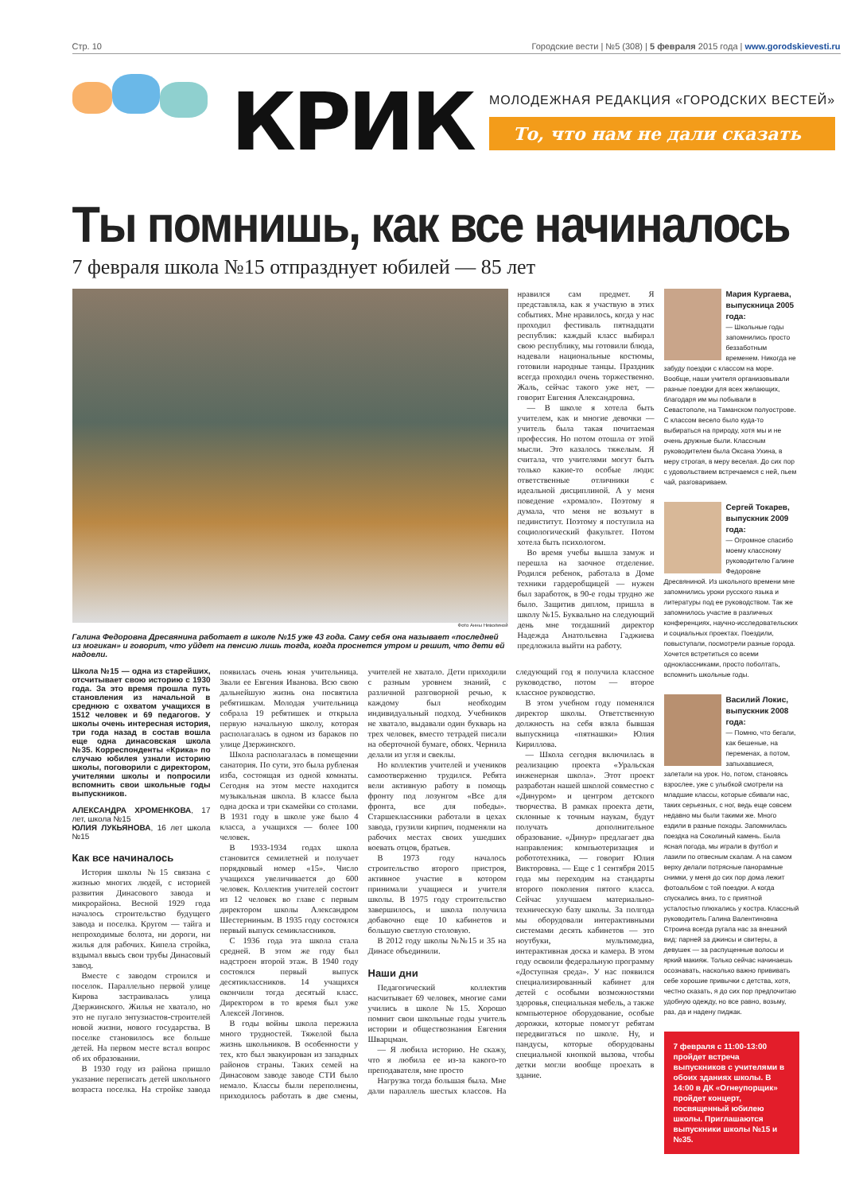Стр. 10 Городские вести | №5 (308) | 5 февраля 2015 года | www.gorodskievesti.ru
КРИК
МОЛОДЕЖНАЯ РЕДАКЦИЯ «ГОРОДСКИХ ВЕСТЕЙ»
То, что нам не дали сказать
Ты помнишь, как все начиналось
7 февраля школа №15 отпразднует юбилей — 85 лет
Фото Анны Неволиной
Галина Федоровна Дресвянина работает в школе №15 уже 43 года. Саму себя она называет «последней из могикан» и говорит, что уйдет на пенсию лишь тогда, когда проснется утром и решит, что дети ей надоели.
нравился сам предмет. Я представляла, как я участвую в этих событиях. Мне нравилось, когда у нас проходил фестиваль пятнадцати республик: каждый класс выбирал свою республику, мы готовили блюда, надевали национальные костюмы, готовили народные танцы. Праздник всегда проходил очень торжественно. Жаль, сейчас такого уже нет, — говорит Евгения Александровна.
— В школе я хотела быть учителем, как и многие девочки — учитель была такая почитаемая профессия. Но потом отошла от этой мысли. Это казалось тяжелым. Я считала, что учителями могут быть только какие-то особые люди: ответственные отличники с идеальной дисциплиной. А у меня поведение «хромало». Поэтому я думала, что меня не возьмут в пединститут. Поэтому я поступила на социологический факультет. Потом хотела быть психологом.
Во время учебы вышла замуж и перешла на заочное отделение. Родился ребенок, работала в Доме техники гардеробщицей — нужен был заработок, в 90-е годы трудно же было. Защитив диплом, пришла в школу №15. Буквально на следующий день мне тогдашний директор Надежда Анатольевна Гаджиева предложила выйти на работу.
Школа №15 — одна из старейших, отсчитывает свою историю с 1930 года. За это время прошла путь становления из начальной в среднюю с охватом учащихся в 1512 человек и 69 педагогов. У школы очень интересная история, три года назад в состав вошла еще одна динасовская школа №35. Корреспонденты «Крика» по случаю юбилея узнали историю школы, поговорили с директором, учителями школы и попросили вспомнить свои школьные годы выпускников.
АЛЕКСАНДРА ХРОМЕНКОВА, 17 лет, школа №15
ЮЛИЯ ЛУКЬЯНОВА, 16 лет школа №15
Как все начиналось
История школы №15 связана с жизнью многих людей, с историей развития Динасового завода и микрорайона. Весной 1929 года началось строительство будущего завода и поселка. Кругом — тайга и непроходимые болота, ни дороги, ни жилья для рабочих. Кипела стройка, вздымал ввысь свои трубы Динасовый завод.
Вместе с заводом строился и поселок. Параллельно первой улице Кирова застраивалась улица Дзержинского. Жилья не хватало, но это не пугало энтузиастов-строителей новой жизни, нового государства. В поселке становилось все больше детей. На первом месте встал вопрос об их образовании.
В 1930 году из района пришло указание переписать детей школьного возраста поселка. На стройке завода появилась очень юная учительница. Звали ее Евгения Иванова. Всю свою дальнейшую жизнь она посвятила ребятишкам. Молодая учительница собрала 19 ребятишек и открыла первую начальную школу, которая располагалась в одном из бараков по улице Дзержинского.
Школа располагалась в помещении санатория. По сути, это была рубленая изба, состоящая из одной комнаты. Сегодня на этом месте находится музыкальная школа. В классе была одна доска и три скамейки со столами. В 1931 году в школе уже было 4 класса, а учащихся — более 100 человек.
В 1933-1934 годах школа становится семилетней и получает порядковый номер «15». Число учащихся увеличивается до 600 человек. Коллектив учителей состоит из 12 человек во главе с первым директором школы Александром Шестерниным. В 1935 году состоялся первый выпуск семиклассников.
С 1936 года эта школа стала средней. В этом же году был надстроен второй этаж. В 1940 году состоялся первый выпуск десятиклассников. 14 учащихся окончили тогда десятый класс. Директором в то время был уже Алексей Логинов.
В годы войны школа пережила много трудностей. Тяжелой была жизнь школьников. В особенности у тех, кто был эвакуирован из западных районов страны. Таких семей на Динасовом заводе заводе СТИ было немало. Классы были переполнены, приходилось работать в две смены, учителей не хватало. Дети приходили с разным уровнем знаний, с различной разговорной речью, к каждому был необходим индивидуальный подход. Учебников не хватало, выдавали один букварь на трех человек, вместо тетрадей писали на оберточной бумаге, обоях. Чернила делали из угля и свеклы.
Но коллектив учителей и учеников самоотверженно трудился. Ребята вели активную работу в помощь фронту под лозунгом «Все для фронта, все для победы». Старшеклассники работали в цехах завода, грузили кирпич, подменяли на рабочих местах своих ушедших воевать отцов, братьев.
В 1973 году началось строительство второго пристроя, активное участие в котором принимали учащиеся и учителя школы. В 1975 году строительство завершилось, и школа получила добавочно еще 10 кабинетов и большую светлую столовую.
В 2012 году школы №№15 и 35 на Динасе объединили.
Наши дни
Педагогический коллектив насчитывает 69 человек, многие сами учились в школе №15. Хорошо помнит свои школьные годы учитель истории и обществознания Евгения Шварцман.
— Я любила историю. Не скажу, что я любила ее из-за какого-то преподавателя, мне просто
Нагрузка тогда большая была. Мне дали параллель шестых классов. На следующий год я получила классное руководство, потом — второе классное руководство.
В этом учебном году поменялся директор школы. Ответственную должность на себя взяла бывшая выпускница «пятнашки» Юлия Кириллова.
— Школа сегодня включилась в реализацию проекта «Уральская инженерная школа». Этот проект разработан нашей школой совместно с «Динуром» и центром детского творчества. В рамках проекта дети, склонные к точным наукам, будут получать дополнительное образование. «Динур» предлагает два направления: компьютеризация и робототехника, — говорит Юлия Викторовна. — Еще с 1 сентября 2015 года мы переходим на стандарты второго поколения пятого класса. Сейчас улучшаем материально-техническую базу школы. За полгода мы оборудовали интерактивными системами десять кабинетов — это ноутбуки, мультимедиа, интерактивная доска и камера. В этом году освоили федеральную программу «Доступная среда». У нас появился специализированный кабинет для детей с особыми возможностями здоровья, специальная мебель, а также компьютерное оборудование, особые дорожки, которые помогут ребятам передвигаться по школе. Ну, и пандусы, которые оборудованы специальной кнопкой вызова, чтобы детки могли вообще проехать в здание.
Мария Кургаева, выпускница 2005 года:
— Школьные годы запомнились просто беззаботным временем. Никогда не забуду поездки с классом на море. Вообще, наши учителя организовывали разные поездки для всех желающих, благодаря им мы побывали в Севастополе, на Таманском полуострове. С классом весело было куда-то выбираться на природу, хотя мы и не очень дружные были. Классным руководителем была Оксана Ухина, в меру строгая, в меру веселая. До сих пор с удовольствием встречаемся с ней, пьем чай, разговариваем.
Сергей Токарев, выпускник 2009 года:
— Огромное спасибо моему классному руководителю Галине Федоровне Дресвяниной. Из школьного времени мне запомнились уроки русского языка и литературы под ее руководством. Так же запомнилось участие в различных конференциях, научно-исследовательских и социальных проектах. Поездили, повыступали, посмотрели разные города. Хочется встретиться со всеми одноклассниками, просто поболтать, вспомнить школьные годы.
Василий Локис, выпускник 2008 года:
— Помню, что бегали, как бешеные, на переменах, а потом, запыхавшиеся, залетали на урок. Но, потом, становясь взрослее, уже с улыбкой смотрели на младшие классы, которые сбивали нас, таких серьезных, с ног, ведь еще совсем недавно мы были такими же. Много ездили в разные походы. Запомнилась поездка на Соколиный камень. Была ясная погода, мы играли в футбол и лазили по отвесным скалам. А на самом верху делали потрясные панорамные снимки, у меня до сих пор дома лежит фотоальбом с той поездки. А когда спускались вниз, то с приятной усталостью плюхались у костра. Классный руководитель Галина Валентиновна Строина всегда ругала нас за внешний вид: парней за джинсы и свитеры, а девушек — за распущенные волосы и яркий макияж. Только сейчас начинаешь осознавать, насколько важно прививать себе хорошие привычки с детства, хотя, честно сказать, я до сих пор предпочитаю удобную одежду, но все равно, возьму, раз, да и надену пиджак.
7 февраля с 11:00-13:00 пройдет встреча выпускников с учителями в обоих зданиях школы. В 14:00 в ДК «Огнеупорщик» пройдет концерт, посвященный юбилею школы. Приглашаются выпускники школы №15 и №35.